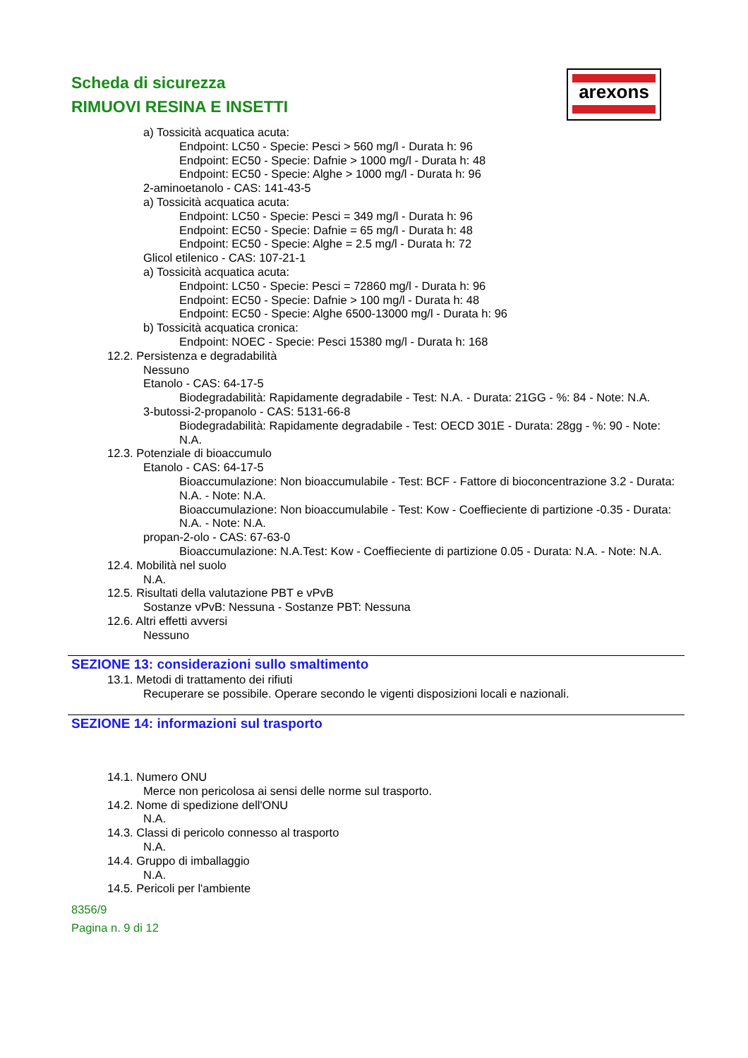Scheda di sicurezza
RIMUOVI RESINA E INSETTI
arexons
a) Tossicità acquatica acuta:
Endpoint: LC50 - Specie: Pesci > 560 mg/l - Durata h: 96
Endpoint: EC50 - Specie: Dafnie > 1000 mg/l - Durata h: 48
Endpoint: EC50 - Specie: Alghe > 1000 mg/l - Durata h: 96
2-aminoetanolo - CAS: 141-43-5
a) Tossicità acquatica acuta:
Endpoint: LC50 - Specie: Pesci = 349 mg/l - Durata h: 96
Endpoint: EC50 - Specie: Dafnie = 65 mg/l - Durata h: 48
Endpoint: EC50 - Specie: Alghe = 2.5 mg/l - Durata h: 72
Glicol etilenico - CAS: 107-21-1
a) Tossicità acquatica acuta:
Endpoint: LC50 - Specie: Pesci = 72860 mg/l - Durata h: 96
Endpoint: EC50 - Specie: Dafnie > 100 mg/l - Durata h: 48
Endpoint: EC50 - Specie: Alghe 6500-13000 mg/l - Durata h: 96
b) Tossicità acquatica cronica:
Endpoint: NOEC - Specie: Pesci 15380 mg/l - Durata h: 168
12.2. Persistenza e degradabilità
Nessuno
Etanolo - CAS: 64-17-5
Biodegradabilità: Rapidamente degradabile - Test: N.A. - Durata: 21GG - %: 84 - Note: N.A.
3-butossi-2-propanolo - CAS: 5131-66-8
Biodegradabilità: Rapidamente degradabile - Test: OECD 301E - Durata: 28gg - %: 90 - Note: N.A.
12.3. Potenziale di bioaccumulo
Etanolo - CAS: 64-17-5
Bioaccumulazione: Non bioaccumulabile - Test: BCF - Fattore di bioconcentrazione 3.2 - Durata: N.A. - Note: N.A.
Bioaccumulazione: Non bioaccumulabile - Test: Kow - Coeffieciente di partizione -0.35 - Durata: N.A. - Note: N.A.
propan-2-olo - CAS: 67-63-0
Bioaccumulazione: N.A.Test: Kow - Coeffieciente di partizione 0.05 - Durata: N.A. - Note: N.A.
12.4. Mobilità nel suolo
N.A.
12.5. Risultati della valutazione PBT e vPvB
Sostanze vPvB: Nessuna - Sostanze PBT: Nessuna
12.6. Altri effetti avversi
Nessuno
SEZIONE 13: considerazioni sullo smaltimento
13.1. Metodi di trattamento dei rifiuti
Recuperare se possibile. Operare secondo le vigenti disposizioni locali e nazionali.
SEZIONE 14: informazioni sul trasporto
14.1. Numero ONU
Merce non pericolosa ai sensi delle norme sul trasporto.
14.2. Nome di spedizione dell'ONU
N.A.
14.3. Classi di pericolo connesso al trasporto
N.A.
14.4. Gruppo di imballaggio
N.A.
14.5. Pericoli per l'ambiente
8356/9
Pagina n. 9 di 12